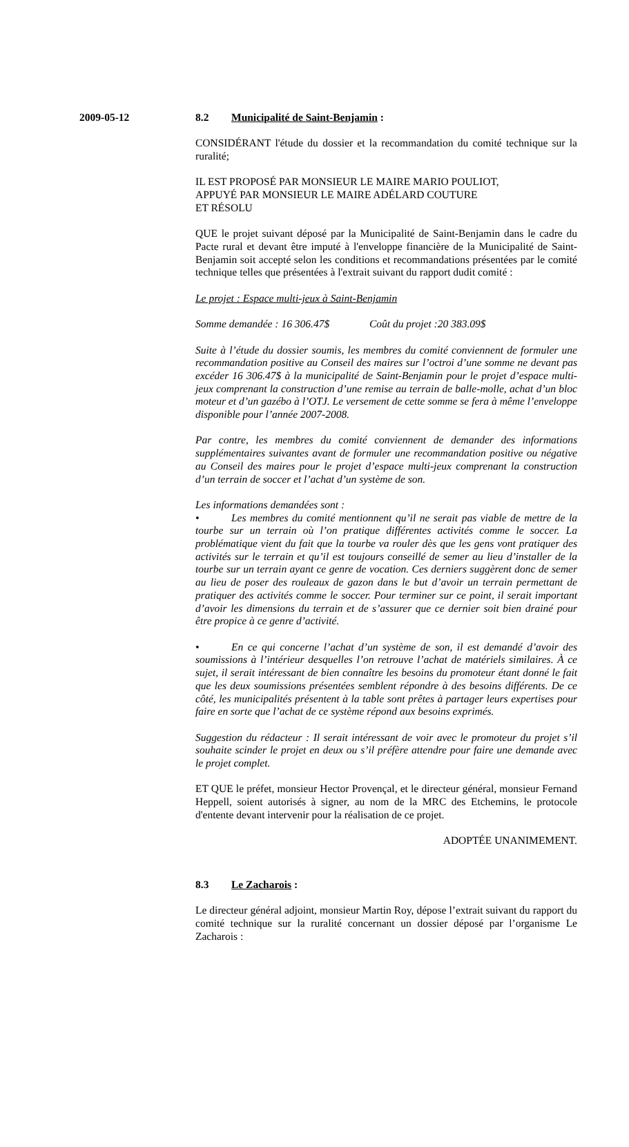2009-05-12 8.2 Municipalité de Saint-Benjamin :
CONSIDÉRANT l'étude du dossier et la recommandation du comité technique sur la ruralité;
IL EST PROPOSÉ PAR MONSIEUR LE MAIRE MARIO POULIOT,
APPUYÉ PAR MONSIEUR LE MAIRE ADÉLARD COUTURE
ET RÉSOLU
QUE le projet suivant déposé par la Municipalité de Saint-Benjamin dans le cadre du Pacte rural et devant être imputé à l'enveloppe financière de la Municipalité de Saint-Benjamin soit accepté selon les conditions et recommandations présentées par le comité technique telles que présentées à l'extrait suivant du rapport dudit comité :
Le projet : Espace multi-jeux à Saint-Benjamin
Somme demandée : 16 306.47$ Coût du projet :20 383.09$
Suite à l’étude du dossier soumis, les membres du comité conviennent de formuler une recommandation positive au Conseil des maires sur l’octroi d’une somme ne devant pas excéder 16 306.47$ à la municipalité de Saint-Benjamin pour le projet d’espace multi-jeux comprenant la construction d’une remise au terrain de balle-molle, achat d’un bloc moteur et d’un gazébo à l’OTJ. Le versement de cette somme se fera à même l’enveloppe disponible pour l’année 2007-2008.
Par contre, les membres du comité conviennent de demander des informations supplémentaires suivantes avant de formuler une recommandation positive ou négative au Conseil des maires pour le projet d’espace multi-jeux comprenant la construction d’un terrain de soccer et l’achat d’un système de son.
Les informations demandées sont :
• Les membres du comité mentionnent qu’il ne serait pas viable de mettre de la tourbe sur un terrain où l’on pratique différentes activités comme le soccer. La problématique vient du fait que la tourbe va rouler dès que les gens vont pratiquer des activités sur le terrain et qu’il est toujours conseillé de semer au lieu d’installer de la tourbe sur un terrain ayant ce genre de vocation. Ces derniers suggèrent donc de semer au lieu de poser des rouleaux de gazon dans le but d’avoir un terrain permettant de pratiquer des activités comme le soccer. Pour terminer sur ce point, il serait important d’avoir les dimensions du terrain et de s’assurer que ce dernier soit bien drainé pour être propice à ce genre d’activité.
• En ce qui concerne l’achat d’un système de son, il est demandé d’avoir des soumissions à l’intérieur desquelles l’on retrouve l’achat de matériels similaires. À ce sujet, il serait intéressant de bien connaître les besoins du promoteur étant donné le fait que les deux soumissions présentées semblent répondre à des besoins différents. De ce côté, les municipalités présentent à la table sont prêtes à partager leurs expertises pour faire en sorte que l’achat de ce système répond aux besoins exprimés.
Suggestion du rédacteur : Il serait intéressant de voir avec le promoteur du projet s’il souhaite scinder le projet en deux ou s’il préfère attendre pour faire une demande avec le projet complet.
ET QUE le préfet, monsieur Hector Provençal, et le directeur général, monsieur Fernand Heppell, soient autorisés à signer, au nom de la MRC des Etchemins, le protocole d'entente devant intervenir pour la réalisation de ce projet.
ADOPTÉE UNANIMEMENT.
8.3 Le Zacharois :
Le directeur général adjoint, monsieur Martin Roy, dépose l’extrait suivant du rapport du comité technique sur la ruralité concernant un dossier déposé par l’organisme Le Zacharois :